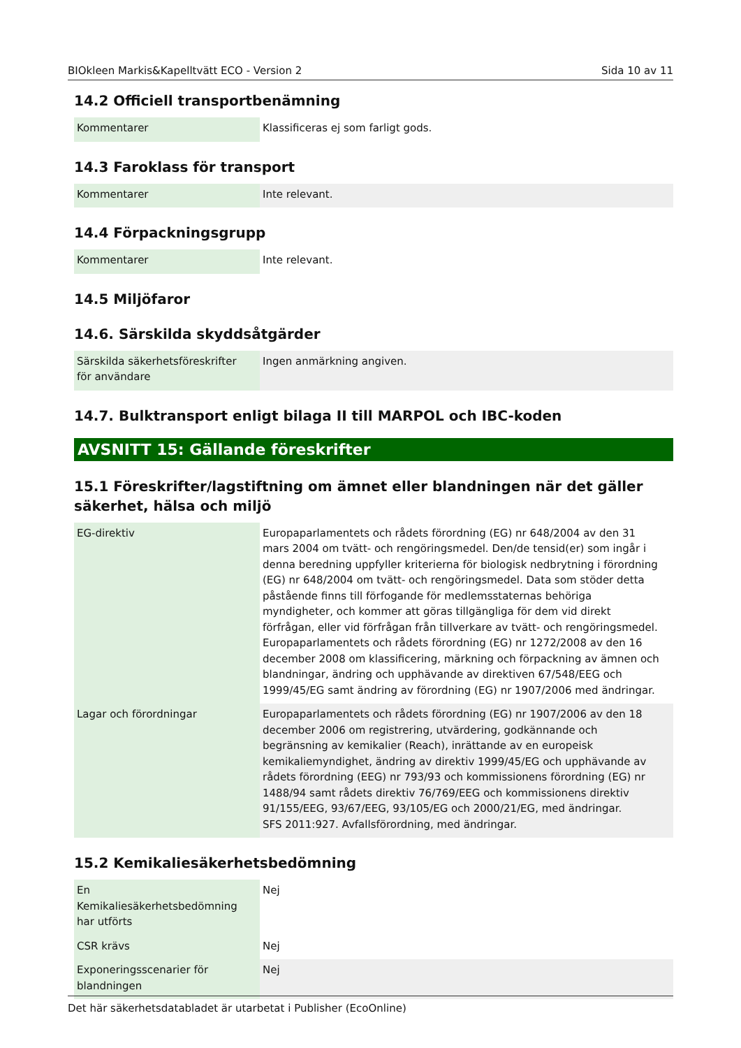BIOkleen Markis&Kapelltvätt ECO - Version 2 Sida 10 av 11
14.2 Officiell transportbenämning
| Kommentarer | Klassificeras ej som farligt gods. |
14.3 Faroklass för transport
| Kommentarer | Inte relevant. |
14.4 Förpackningsgrupp
| Kommentarer | Inte relevant. |
14.5 Miljöfaror
14.6. Särskilda skyddsåtgärder
| Särskilda säkerhetsföreskrifter för användare | Ingen anmärkning angiven. |
14.7. Bulktransport enligt bilaga II till MARPOL och IBC-koden
AVSNITT 15: Gällande föreskrifter
15.1 Föreskrifter/lagstiftning om ämnet eller blandningen när det gäller säkerhet, hälsa och miljö
| EG-direktiv | Europaparlamentets och rådets förordning (EG) nr 648/2004 av den 31 mars 2004 om tvätt- och rengöringsmedel. Den/de tensid(er) som ingår i denna beredning uppfyller kriterierna för biologisk nedbrytning i förordning (EG) nr 648/2004 om tvätt- och rengöringsmedel. Data som stöder detta påstående finns till förfogande för medlemsstaternas behöriga myndigheter, och kommer att göras tillgängliga för dem vid direkt förfrågan, eller vid förfrågan från tillverkare av tvätt- och rengöringsmedel. Europaparlamentets och rådets förordning (EG) nr 1272/2008 av den 16 december 2008 om klassificering, märkning och förpackning av ämnen och blandningar, ändring och upphävande av direktiven 67/548/EEG och 1999/45/EG samt ändring av förordning (EG) nr 1907/2006 med ändringar. |
| Lagar och förordningar | Europaparlamentets och rådets förordning (EG) nr 1907/2006 av den 18 december 2006 om registrering, utvärdering, godkännande och begränsning av kemikalier (Reach), inrättande av en europeisk kemikaliemyndighet, ändring av direktiv 1999/45/EG och upphävande av rådets förordning (EEG) nr 793/93 och kommissionens förordning (EG) nr 1488/94 samt rådets direktiv 76/769/EEG och kommissionens direktiv 91/155/EEG, 93/67/EEG, 93/105/EG och 2000/21/EG, med ändringar. SFS 2011:927. Avfallsförordning, med ändringar. |
15.2 Kemikaliesäkerhetsbedömning
| En Kemikaliesäkerhetsbedömning har utförts | Nej |
| CSR krävs | Nej |
| Exponeringsscenarier för blandningen | Nej |
Det här säkerhetsdatabladet är utarbetat i Publisher (EcoOnline)